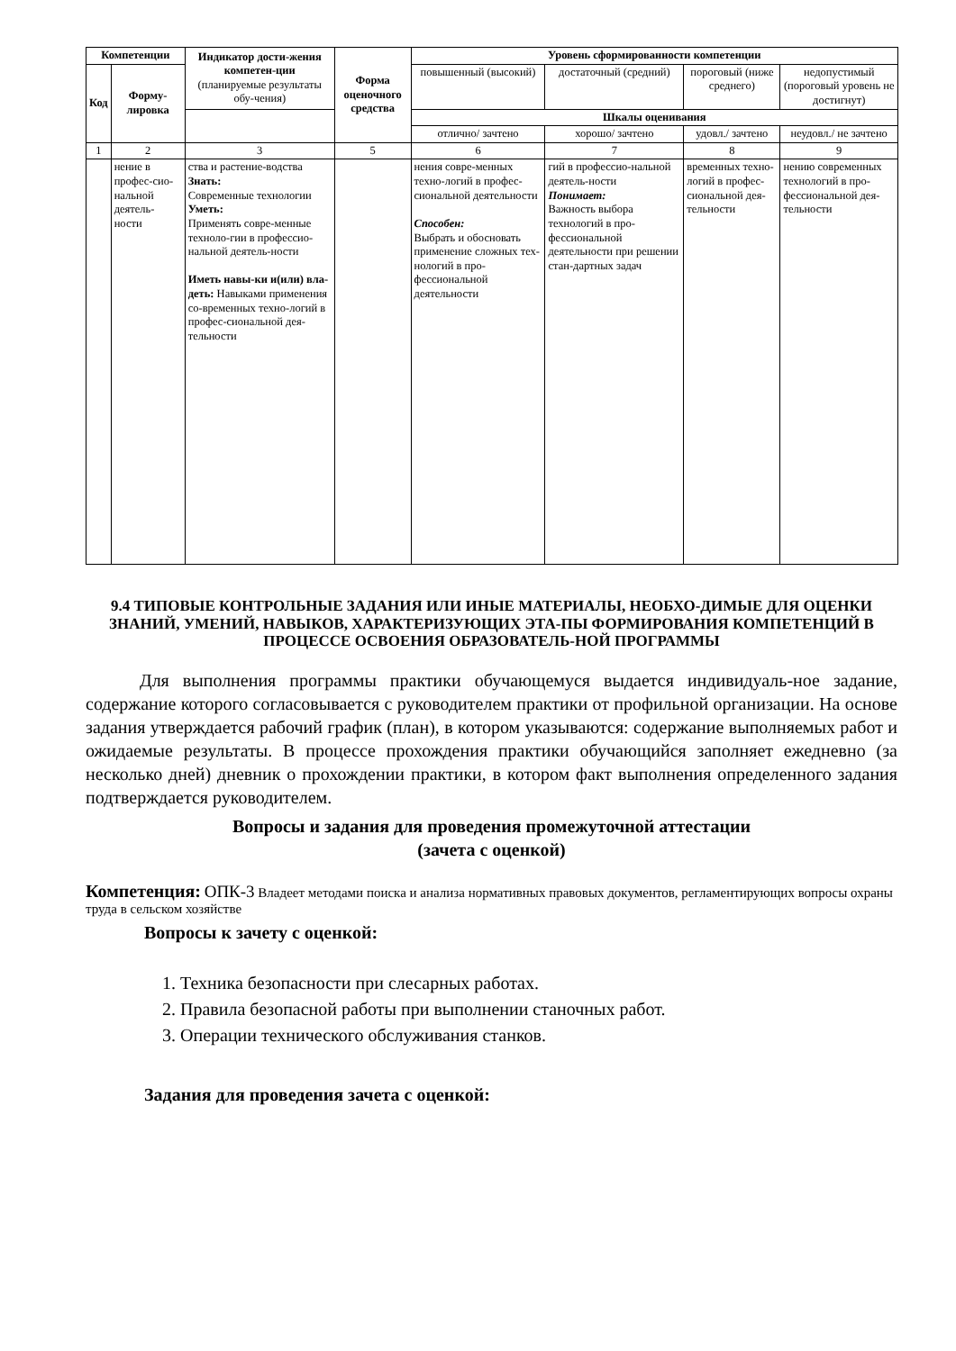| Компетенции | | Индикатор дости-жения компетен-ции (планируемые результаты обу-чения) | Форма оценочного средства | Уровень сформированности компетенции | | | |
| --- | --- | --- | --- | --- | --- | --- | --- |
| Код | Форму-лировка | | | повышенный (высокий) | достаточный (средний) | пороговый (ниже среднего) | недопустимый (пороговый уровень не достигнут) |
| | | | | Шкалы оценивания | | | |
| | | | | отлично/ зачтено | хорошо/ зачтено | удовл./ зачтено | неудовл./ не зачтено |
| 1 | 2 | 3 | 5 | 6 | 7 | 8 | 9 |
| | нение в профес-сио-нальной деятель-ности | ства и растение-водства Знать: Современные технологии Уметь: Применять совре-менные техноло-гии в профессио-нальной деятель-ности Иметь навы-ки и(или) вла-деть: Навыками применения со-временных техно-логий в профес-сиональной дея-тельности | | нения совре-менных техно-логий в профес-сиональной деятельности Способен: Выбрать и обосновать применение сложных тех-нологий в про-фессиональной деятельности | гий в профессио-нальной деятель-ности Понимает: Важность выбора технологий в про-фессиональной деятельности при решении стан-дартных задач | временных техно-логий в профес-сиональной дея-тельности | нению современных технологий в про-фессиональной дея-тельности |
9.4 ТИПОВЫЕ КОНТРОЛЬНЫЕ ЗАДАНИЯ ИЛИ ИНЫЕ МАТЕРИАЛЫ, НЕОБХО-ДИМЫЕ ДЛЯ ОЦЕНКИ ЗНАНИЙ, УМЕНИЙ, НАВЫКОВ, ХАРАКТЕРИЗУЮЩИХ ЭТА-ПЫ ФОРМИРОВАНИЯ КОМПЕТЕНЦИЙ В ПРОЦЕССЕ ОСВОЕНИЯ ОБРАЗОВАТЕЛЬ-НОЙ ПРОГРАММЫ
Для выполнения программы практики обучающемуся выдается индивидуаль-ное задание, содержание которого согласовывается с руководителем практики от профильной организации. На основе задания утверждается рабочий график (план), в котором указываются: содержание выполняемых работ и ожидаемые результаты. В процессе прохождения практики обучающийся заполняет ежедневно (за несколько дней) дневник о прохождении практики, в котором факт выполнения определенного задания подтверждается руководителем.
Вопросы и задания для проведения промежуточной аттестации
(зачета с оценкой)
Компетенция: ОПК-3 Владеет методами поиска и анализа нормативных правовых документов, регламентирующих вопросы охраны труда в сельском хозяйстве
Вопросы к зачету с оценкой:
1. Техника безопасности при слесарных работах.
2. Правила безопасной работы при выполнении станочных работ.
3. Операции технического обслуживания станков.
Задания для проведения зачета с оценкой: